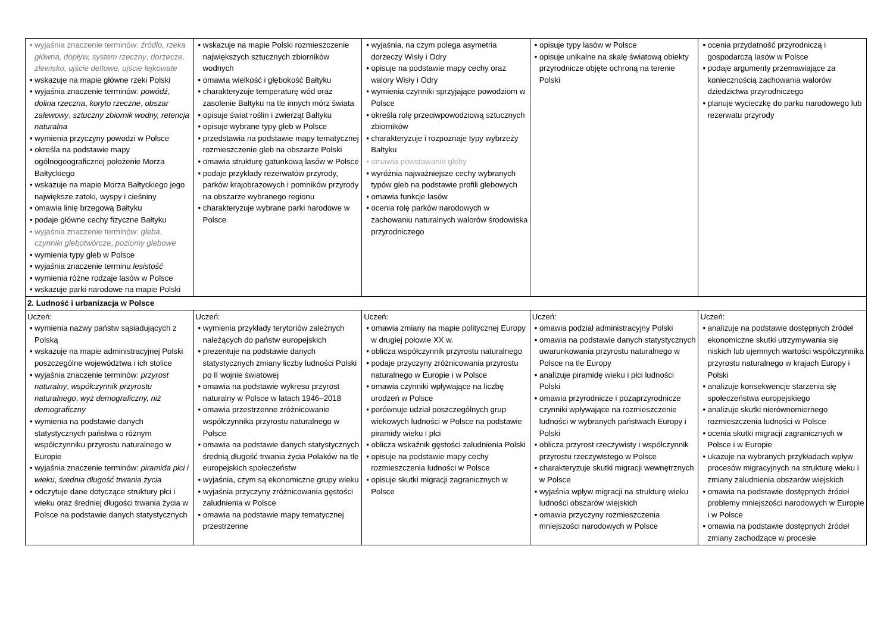| • wyjaśnia znaczenie terminów: źródło, rzeka główna, dopływ, system rzeczny , dorzecze, zlewisko, ujście deltowe, ujście lejkowate • wskazuje na mapie główne rzeki Polski • wyjaśnia znaczenie terminów: powódź , dolina rzeczna , koryto rzeczne , obszar zalewowy , sztuczny zbiornik wodny, retencja naturalna • wymienia przyczyny powodzi w Polsce • określa na podstawie mapy ogólnogeograficznej położenie Morza Bałtyckiego • wskazuje na mapie Morza Bałtyckiego jego największe zatoki, wyspy i cieśniny • omawia linię brzegową Bałtyku • podaje główne cechy fizyczne Bałtyku • wyjaśnia znaczenie terminów: gleba , czynniki glebotwórcze , poziomy glebowe • wymienia typy gleb w Polsce • wyjaśnia znaczenie terminu lesistość • wymienia różne rodzaje lasów w Polsce • wskazuje parki narodowe na mapie Polski | • wskazuje na mapie Polski rozmieszczenie największych sztucznych zbiorników wodnych • omawia wielkość i głębokość Bałtyku • charakteryzuje temperaturę wód oraz zasolenie Bałtyku na tle innych mórz świata • opisuje świat roślin i zwierząt Bałtyku • opisuje wybrane typy gleb w Polsce • przedstawia na podstawie mapy tematycznej rozmieszczenie gleb na obszarze Polski • omawia strukturę gatunkową lasów w Polsce • podaje przykłady rezerwatów przyrody, parków krajobrazowych i pomników przyrody na obszarze wybranego regionu • charakteryzuje wybrane parki narodowe w Polsce | • wyjaśnia, na czym polega asymetria dorzeczy Wisły i Odry • opisuje na podstawie mapy cechy oraz walory Wisły i Odry • wymienia czynniki sprzyjające powodziom w Polsce • określa rolę przeciwpowodziową sztucznych zbiorników • charakteryzuje i rozpoznaje typy wybrzeży Bałtyku • omawia powstawanie gleby • wyróżnia najważniejsze cechy wybranych typów gleb na podstawie profili glebowych • omawia funkcje lasów • ocenia rolę parków narodowych w zachowaniu naturalnych walorów środowiska przyrodniczego | • opisuje typy lasów w Polsce • opisuje unikalne na skalę światową obiekty przyrodnicze objęte ochroną na terenie Polski | • ocenia przydatność przyrodniczą i gospodarczą lasów w Polsce • podaje argumenty przemawiające za koniecznością zachowania walorów dziedzictwa przyrodniczego • planuje wycieczkę do parku narodowego lub rezerwatu przyrody |
| 2. Ludność i urbanizacja w Polsce | | | | |
| Uczeń: • wymienia nazwy państw sąsiadujących z Polską • wskazuje na mapie administracyjnej Polski poszczególne województwa i ich stolice • wyjaśnia znaczenie terminów: przyrost naturalny , współczynnik przyrostu naturalnego , wyż demograficzny, niż demograficzny • wymienia na podstawie danych statystycznych państwa o różnym współczynniku przyrostu naturalnego w Europie • wyjaśnia znaczenie terminów: piramida płci i wieku , średnia długość trwania życia • odczytuje dane dotyczące struktury płci i wieku oraz średniej długości trwania życia w Polsce na podstawie danych statystycznych | Uczeń: • wymienia przykłady terytoriów zależnych należących do państw europejskich • prezentuje na podstawie danych statystycznych zmiany liczby ludności Polski po II wojnie światowej • omawia na podstawie wykresu przyrost naturalny w Polsce w latach 1946–2018 • omawia przestrzenne zróżnicowanie współczynnika przyrostu naturalnego w Polsce • omawia na podstawie danych statystycznych średnią długość trwania życia Polaków na tle europejskich społeczeństw • wyjaśnia, czym są ekonomiczne grupy wieku • wyjaśnia przyczyny zróżnicowania gęstości zaludnienia w Polsce • omawia na podstawie mapy tematycznej przestrzenne | Uczeń: • omawia zmiany na mapie politycznej Europy w drugiej połowie XX w. • oblicza współczynnik przyrostu naturalnego • podaje przyczyny zróżnicowania przyrostu naturalnego w Europie i w Polsce • omawia czynniki wpływające na liczbę urodzeń w Polsce • porównuje udział poszczególnych grup wiekowych ludności w Polsce na podstawie piramidy wieku i płci • oblicza wskaźnik gęstości zaludnienia Polski • opisuje na podstawie mapy cechy rozmieszczenia ludności w Polsce • opisuje skutki migracji zagranicznych w Polsce | Uczeń: • omawia podział administracyjny Polski • omawia na podstawie danych statystycznych uwarunkowania przyrostu naturalnego w Polsce na tle Europy • analizuje piramidę wieku i płci ludności Polski • omawia przyrodnicze i pozaprzyrodnicze czynniki wpływające na rozmieszczenie ludności w wybranych państwach Europy i Polski • oblicza przyrost rzeczywisty i współczynnik przyrostu rzeczywistego w Polsce • charakteryzuje skutki migracji wewnętrznych w Polsce • wyjaśnia wpływ migracji na strukturę wieku ludności obszarów wiejskich • omawia przyczyny rozmieszczenia mniejszości narodowych w Polsce | Uczeń: • analizuje na podstawie dostępnych źródeł ekonomiczne skutki utrzymywania się niskich lub ujemnych wartości współczynnika przyrostu naturalnego w krajach Europy i Polski • analizuje konsekwencje starzenia się społeczeństwa europejskiego • analizuje skutki nierównomiernego rozmieszczenia ludności w Polsce • ocenia skutki migracji zagranicznych w Polsce i w Europie • ukazuje na wybranych przykładach wpływ procesów migracyjnych na strukturę wieku i zmiany zaludnienia obszarów wiejskich • omawia na podstawie dostępnych źródeł problemy mniejszości narodowych w Europie i w Polsce • omawia na podstawie dostępnych źródeł zmiany zachodzące w procesie |